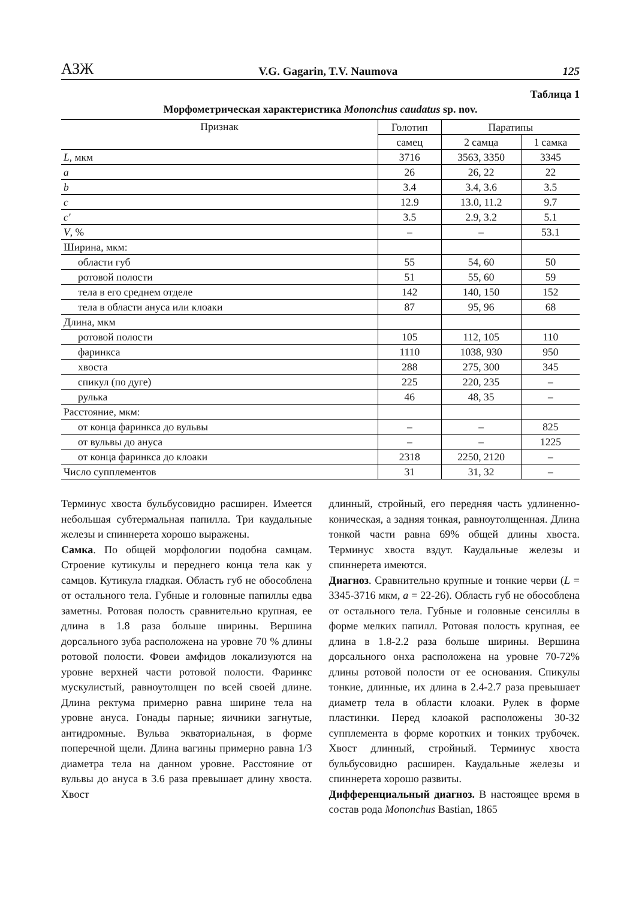АЗЖ V.G. Gagarin, T.V. Naumova 125
Таблица 1
Морфометрическая характеристика Mononchus caudatus sp. nov.
| Признак | Голотип | Паратипы | |
| --- | --- | --- | --- |
| | самец | 2 самца | 1 самка |
| L , мкм | 3716 | 3563, 3350 | 3345 |
| a | 26 | 26, 22 | 22 |
| b | 3.4 | 3.4, 3.6 | 3.5 |
| c | 12.9 | 13.0, 11.2 | 9.7 |
| c' | 3.5 | 2.9, 3.2 | 5.1 |
| V , % | – | – | 53.1 |
| Ширина, мкм: | | | |
| области губ | 55 | 54, 60 | 50 |
| ротовой полости | 51 | 55, 60 | 59 |
| тела в его среднем отделе | 142 | 140, 150 | 152 |
| тела в области ануса или клоаки | 87 | 95, 96 | 68 |
| Длина, мкм | | | |
| ротовой полости | 105 | 112, 105 | 110 |
| фаринкса | 1110 | 1038, 930 | 950 |
| хвоста | 288 | 275, 300 | 345 |
| спикул (по дуге) | 225 | 220, 235 | – |
| рулька | 46 | 48, 35 | – |
| Расстояние, мкм: | | | |
| от конца фаринкса до вульвы | – | – | 825 |
| от вульвы до ануса | – | – | 1225 |
| от конца фаринкса до клоаки | 2318 | 2250, 2120 | – |
| Число супплементов | 31 | 31, 32 | – |
Терминус хвоста бульбусовидно расширен. Имеется небольшая субтермальная папилла. Три каудальные железы и спиннерета хорошо выражены.
Самка. По общей морфологии подобна самцам. Строение кутикулы и переднего конца тела как у самцов. Кутикула гладкая. Область губ не обособлена от остального тела. Губные и головные папиллы едва заметны. Ротовая полость сравнительно крупная, ее длина в 1.8 раза больше ширины. Вершина дорсального зуба расположена на уровне 70 % длины ротовой полости. Фовеи амфидов локализуются на уровне верхней части ротовой полости. Фаринкс мускулистый, равноутолщен по всей своей длине. Длина ректума примерно равна ширине тела на уровне ануса. Гонады парные; яичники загнутые, антидромные. Вульва экваториальная, в форме поперечной щели. Длина вагины примерно равна 1/3 диаметра тела на данном уровне. Расстояние от вульвы до ануса в 3.6 раза превышает длину хвоста. Хвост
длинный, стройный, его передняя часть удлиненно-коническая, а задняя тонкая, равноутолщенная. Длина тонкой части равна 69% общей длины хвоста. Терминус хвоста вздут. Каудальные железы и спиннерета имеются.
Диагноз. Сравнительно крупные и тонкие черви (L = 3345-3716 мкм, a = 22-26). Область губ не обособлена от остального тела. Губные и головные сенсиллы в форме мелких папилл. Ротовая полость крупная, ее длина в 1.8-2.2 раза больше ширины. Вершина дорсального онха расположена на уровне 70-72% длины ротовой полости от ее основания. Спикулы тонкие, длинные, их длина в 2.4-2.7 раза превышает диаметр тела в области клоаки. Рулек в форме пластинки. Перед клоакой расположены 30-32 супплемента в форме коротких и тонких трубочек. Хвост длинный, стройный. Терминус хвоста бульбусовидно расширен. Каудальные железы и спиннерета хорошо развиты.
Дифференциальный диагноз. В настоящее время в состав рода Mononchus Bastian, 1865